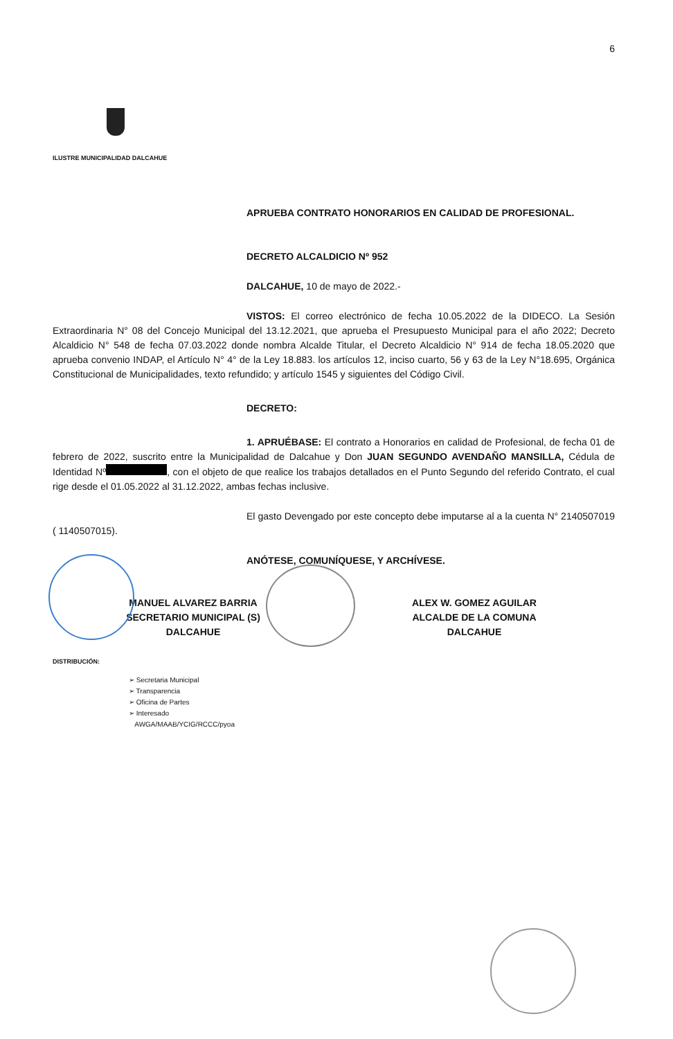6
ILUSTRE MUNICIPALIDAD DALCAHUE
APRUEBA CONTRATO HONORARIOS EN CALIDAD DE PROFESIONAL.
DECRETO ALCALDICIO Nº 952
DALCAHUE, 10 de mayo de 2022.-
VISTOS: El correo electrónico de fecha 10.05.2022 de la DIDECO. La Sesión Extraordinaria N° 08 del Concejo Municipal del 13.12.2021, que aprueba el Presupuesto Municipal para el año 2022; Decreto Alcaldicio N° 548 de fecha 07.03.2022 donde nombra Alcalde Titular, el Decreto Alcaldicio N° 914 de fecha 18.05.2020 que aprueba convenio INDAP, el Artículo N° 4° de la Ley 18.883. los artículos 12, inciso cuarto, 56 y 63 de la Ley N°18.695, Orgánica Constitucional de Municipalidades, texto refundido; y artículo 1545 y siguientes del Código Civil.
DECRETO:
1. APRUÉBASE: El contrato a Honorarios en calidad de Profesional, de fecha 01 de febrero de 2022, suscrito entre la Municipalidad de Dalcahue y Don JUAN SEGUNDO AVENDAÑO MANSILLA, Cédula de Identidad Nº , con el objeto de que realice los trabajos detallados en el Punto Segundo del referido Contrato, el cual rige desde el 01.05.2022 al 31.12.2022, ambas fechas inclusive.
El gasto Devengado por este concepto debe imputarse al a la cuenta N° 2140507019 ( 1140507015).
ANÓTESE, COMUNÍQUESE, Y ARCHÍVESE.
MANUEL ALVAREZ BARRIA
SECRETARIO MUNICIPAL (S)
DALCAHUE
ALEX W. GOMEZ AGUILAR
ALCALDE DE LA COMUNA
DALCAHUE
DISTRIBUCIÓN:
➢ Secretaria Municipal
➢ Transparencia
➢ Oficina de Partes
➢ Interesado
AWGA/MAAB/YCIG/RCCC/pyoa